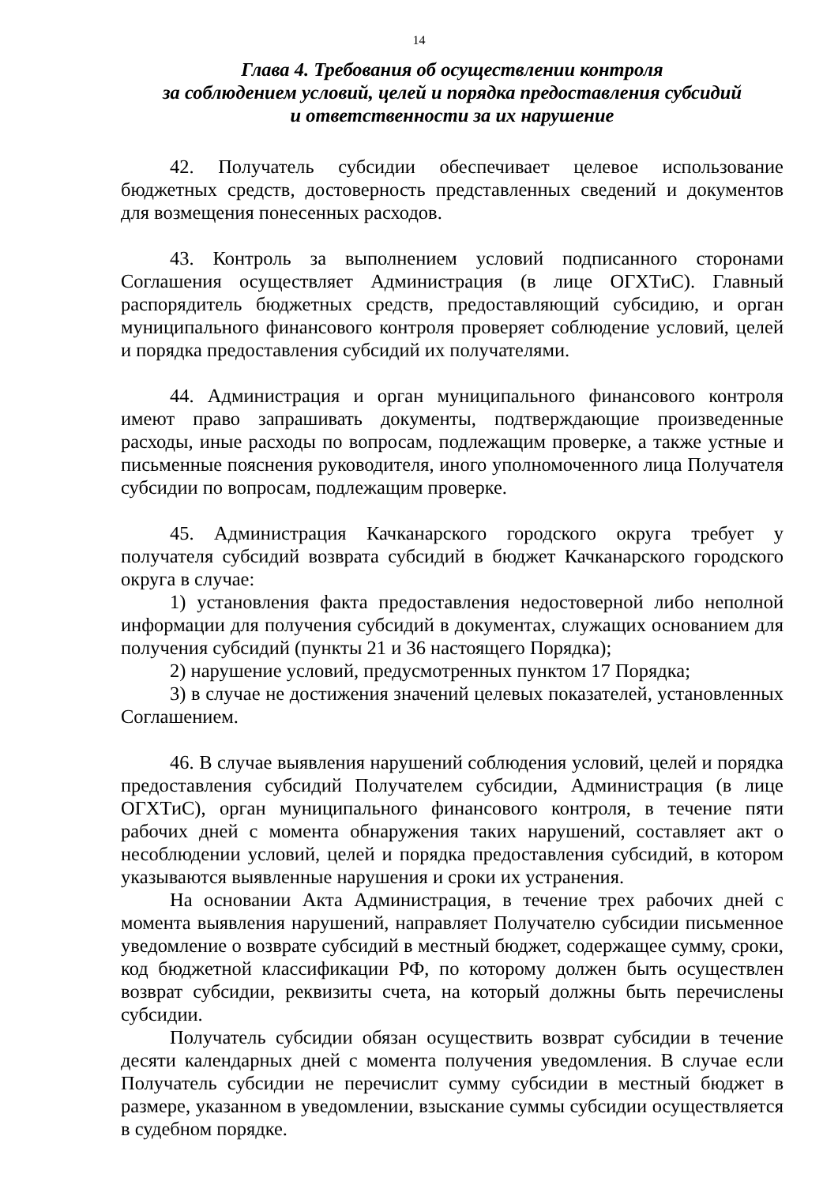14
Глава 4. Требования об осуществлении контроля
за соблюдением условий, целей и порядка предоставления субсидий
и ответственности за их нарушение
42. Получатель субсидии обеспечивает целевое использование бюджетных средств, достоверность представленных сведений и документов для возмещения понесенных расходов.
43. Контроль за выполнением условий подписанного сторонами Соглашения осуществляет Администрация (в лице ОГХТиС). Главный распорядитель бюджетных средств, предоставляющий субсидию, и орган муниципального финансового контроля проверяет соблюдение условий, целей и порядка предоставления субсидий их получателями.
44. Администрация и орган муниципального финансового контроля имеют право запрашивать документы, подтверждающие произведенные расходы, иные расходы по вопросам, подлежащим проверке, а также устные и письменные пояснения руководителя, иного уполномоченного лица Получателя субсидии по вопросам, подлежащим проверке.
45. Администрация Качканарского городского округа требует у получателя субсидий возврата субсидий в бюджет Качканарского городского округа в случае:
1) установления факта предоставления недостоверной либо неполной информации для получения субсидий в документах, служащих основанием для получения субсидий (пункты 21 и 36 настоящего Порядка);
2) нарушение условий, предусмотренных пунктом 17 Порядка;
3) в случае не достижения значений целевых показателей, установленных Соглашением.
46. В случае выявления нарушений соблюдения условий, целей и порядка предоставления субсидий Получателем субсидии, Администрация (в лице ОГХТиС), орган муниципального финансового контроля, в течение пяти рабочих дней с момента обнаружения таких нарушений, составляет акт о несоблюдении условий, целей и порядка предоставления субсидий, в котором указываются выявленные нарушения и сроки их устранения.
На основании Акта Администрация, в течение трех рабочих дней с момента выявления нарушений, направляет Получателю субсидии письменное уведомление о возврате субсидий в местный бюджет, содержащее сумму, сроки, код бюджетной классификации РФ, по которому должен быть осуществлен возврат субсидии, реквизиты счета, на который должны быть перечислены субсидии.
Получатель субсидии обязан осуществить возврат субсидии в течение десяти календарных дней с момента получения уведомления. В случае если Получатель субсидии не перечислит сумму субсидии в местный бюджет в размере, указанном в уведомлении, взыскание суммы субсидии осуществляется в судебном порядке.